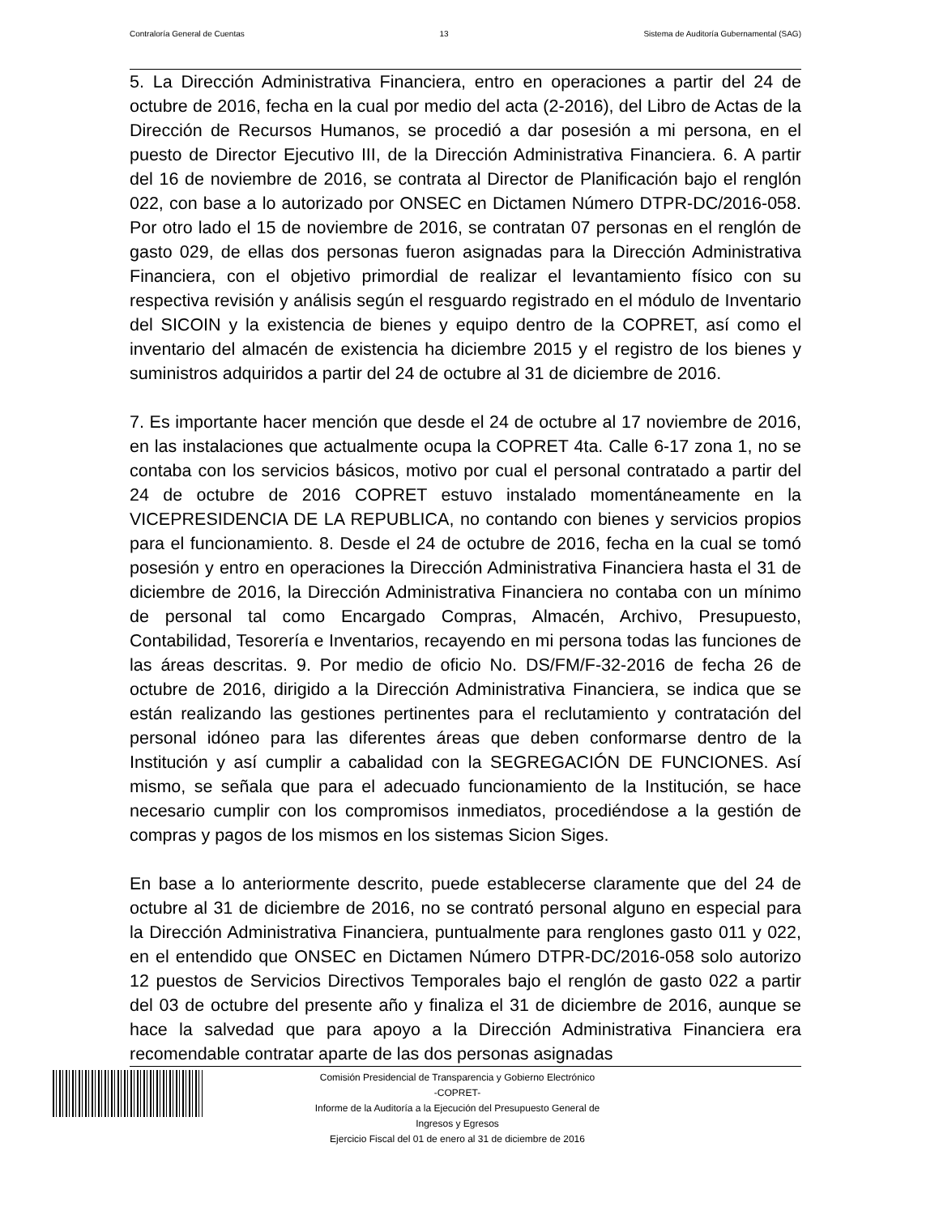Contraloría General de Cuentas 13 Sistema de Auditoría Gubernamental (SAG)
5. La Dirección Administrativa Financiera, entro en operaciones a partir del 24 de octubre de 2016, fecha en la cual por medio del acta (2-2016), del Libro de Actas de la Dirección de Recursos Humanos, se procedió a dar posesión a mi persona, en el puesto de Director Ejecutivo III, de la Dirección Administrativa Financiera. 6. A partir del 16 de noviembre de 2016, se contrata al Director de Planificación bajo el renglón 022, con base a lo autorizado por ONSEC en Dictamen Número DTPR-DC/2016-058. Por otro lado el 15 de noviembre de 2016, se contratan 07 personas en el renglón de gasto 029, de ellas dos personas fueron asignadas para la Dirección Administrativa Financiera, con el objetivo primordial de realizar el levantamiento físico con su respectiva revisión y análisis según el resguardo registrado en el módulo de Inventario del SICOIN y la existencia de bienes y equipo dentro de la COPRET, así como el inventario del almacén de existencia ha diciembre 2015 y el registro de los bienes y suministros adquiridos a partir del 24 de octubre al 31 de diciembre de 2016.
7. Es importante hacer mención que desde el 24 de octubre al 17 noviembre de 2016, en las instalaciones que actualmente ocupa la COPRET 4ta. Calle 6-17 zona 1, no se contaba con los servicios básicos, motivo por cual el personal contratado a partir del 24 de octubre de 2016 COPRET estuvo instalado momentáneamente en la VICEPRESIDENCIA DE LA REPUBLICA, no contando con bienes y servicios propios para el funcionamiento. 8. Desde el 24 de octubre de 2016, fecha en la cual se tomó posesión y entro en operaciones la Dirección Administrativa Financiera hasta el 31 de diciembre de 2016, la Dirección Administrativa Financiera no contaba con un mínimo de personal tal como Encargado Compras, Almacén, Archivo, Presupuesto, Contabilidad, Tesorería e Inventarios, recayendo en mi persona todas las funciones de las áreas descritas. 9. Por medio de oficio No. DS/FM/F-32-2016 de fecha 26 de octubre de 2016, dirigido a la Dirección Administrativa Financiera, se indica que se están realizando las gestiones pertinentes para el reclutamiento y contratación del personal idóneo para las diferentes áreas que deben conformarse dentro de la Institución y así cumplir a cabalidad con la SEGREGACIÓN DE FUNCIONES. Así mismo, se señala que para el adecuado funcionamiento de la Institución, se hace necesario cumplir con los compromisos inmediatos, procediéndose a la gestión de compras y pagos de los mismos en los sistemas Sicion Siges.
En base a lo anteriormente descrito, puede establecerse claramente que del 24 de octubre al 31 de diciembre de 2016, no se contrató personal alguno en especial para la Dirección Administrativa Financiera, puntualmente para renglones gasto 011 y 022, en el entendido que ONSEC en Dictamen Número DTPR-DC/2016-058 solo autorizo 12 puestos de Servicios Directivos Temporales bajo el renglón de gasto 022 a partir del 03 de octubre del presente año y finaliza el 31 de diciembre de 2016, aunque se hace la salvedad que para apoyo a la Dirección Administrativa Financiera era recomendable contratar aparte de las dos personas asignadas
Comisión Presidencial de Transparencia y Gobierno Electrónico
-COPRET-
Informe de la Auditoría a la Ejecución del Presupuesto General de
Ingresos y Egresos
Ejercicio Fiscal del 01 de enero al 31 de diciembre de 2016